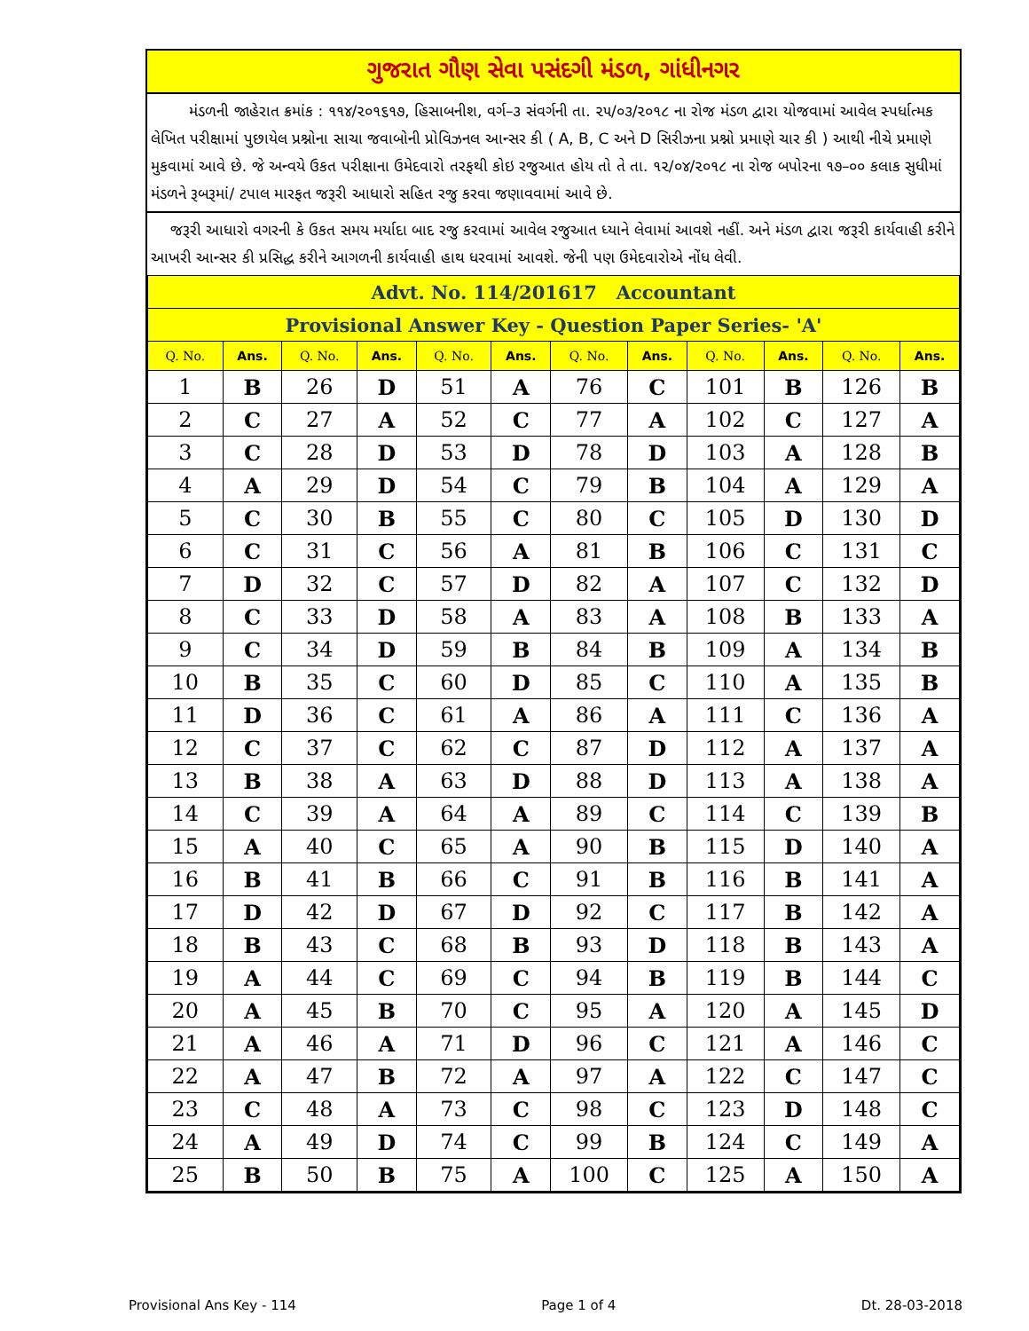ગુજરાત ગૌણ સેવા પસંદગી મંડળ, ગાંધીનગર
મંડળની જાહેરાત ક્રમાંક : ૧૧૪/૨૦૧૬૧૭, હિસાબનીશ, વર્ગ–૩ સંવર્ગની તા. ૨૫/૦૩/૨૦૧૮ ના રોજ મંડળ દ્વારા યોજવામાં આવેલ સ્પર્ધાત્મક લેખિત પરીક્ષામાં પુછાયેલ પ્રશ્નોના સાચા જવાબોની પ્રોવિઝનલ આન્સર કી ( A, B, C અને D સિરીઝના પ્રશ્નો પ્રમાણે ચાર કી ) આથી નીચે પ્રમાણે મુકવામાં આવે છે. જે અન્વયે ઉકત પરીક્ષાના ઉમેદવારો તરફથી કોઇ રજુઆત હોય તો તે તા. ૧૨/૦૪/૨૦૧૮ ના રોજ બપોરના ૧૭–૦૦ કલાક સુધીમાં મંડળને રૂબરૂમાં/ ટપાલ મારફત જરૂરી આધારો સહિત રજુ કરવા જણાવવામાં આવે છે.
જરૂરી આધારો વગરની કે ઉકત સમય મર્યાદા બાદ રજુ કરવામાં આવેલ રજુઆત ધ્યાને લેવામાં આવશે નહીં. અને મંડળ દ્વારા જરૂરી કાર્યવાહી કરીને આખરી આન્સર કી પ્રસિદ્ધ કરીને આગળની કાર્યવાહી હાથ ધરવામાં આવશે. જેની પણ ઉમેદવારોએ નોંધ લેવી.
| Advt. No. 114/201617 Accountant | | | | | | | | | | | |
| Provisional Answer Key - Question Paper Series- 'A' | | | | | | | | | | | |
| Q. No. | Ans. | Q. No. | Ans. | Q. No. | Ans. | Q. No. | Ans. | Q. No. | Ans. | Q. No. | Ans. |
| 1 | B | 26 | D | 51 | A | 76 | C | 101 | B | 126 | B |
| 2 | C | 27 | A | 52 | C | 77 | A | 102 | C | 127 | A |
| 3 | C | 28 | D | 53 | D | 78 | D | 103 | A | 128 | B |
| 4 | A | 29 | D | 54 | C | 79 | B | 104 | A | 129 | A |
| 5 | C | 30 | B | 55 | C | 80 | C | 105 | D | 130 | D |
| 6 | C | 31 | C | 56 | A | 81 | B | 106 | C | 131 | C |
| 7 | D | 32 | C | 57 | D | 82 | A | 107 | C | 132 | D |
| 8 | C | 33 | D | 58 | A | 83 | A | 108 | B | 133 | A |
| 9 | C | 34 | D | 59 | B | 84 | B | 109 | A | 134 | B |
| 10 | B | 35 | C | 60 | D | 85 | C | 110 | A | 135 | B |
| 11 | D | 36 | C | 61 | A | 86 | A | 111 | C | 136 | A |
| 12 | C | 37 | C | 62 | C | 87 | D | 112 | A | 137 | A |
| 13 | B | 38 | A | 63 | D | 88 | D | 113 | A | 138 | A |
| 14 | C | 39 | A | 64 | A | 89 | C | 114 | C | 139 | B |
| 15 | A | 40 | C | 65 | A | 90 | B | 115 | D | 140 | A |
| 16 | B | 41 | B | 66 | C | 91 | B | 116 | B | 141 | A |
| 17 | D | 42 | D | 67 | D | 92 | C | 117 | B | 142 | A |
| 18 | B | 43 | C | 68 | B | 93 | D | 118 | B | 143 | A |
| 19 | A | 44 | C | 69 | C | 94 | B | 119 | B | 144 | C |
| 20 | A | 45 | B | 70 | C | 95 | A | 120 | A | 145 | D |
| 21 | A | 46 | A | 71 | D | 96 | C | 121 | A | 146 | C |
| 22 | A | 47 | B | 72 | A | 97 | A | 122 | C | 147 | C |
| 23 | C | 48 | A | 73 | C | 98 | C | 123 | D | 148 | C |
| 24 | A | 49 | D | 74 | C | 99 | B | 124 | C | 149 | A |
| 25 | B | 50 | B | 75 | A | 100 | C | 125 | A | 150 | A |
Provisional Ans Key - 114 Page 1 of 4 Dt. 28-03-2018